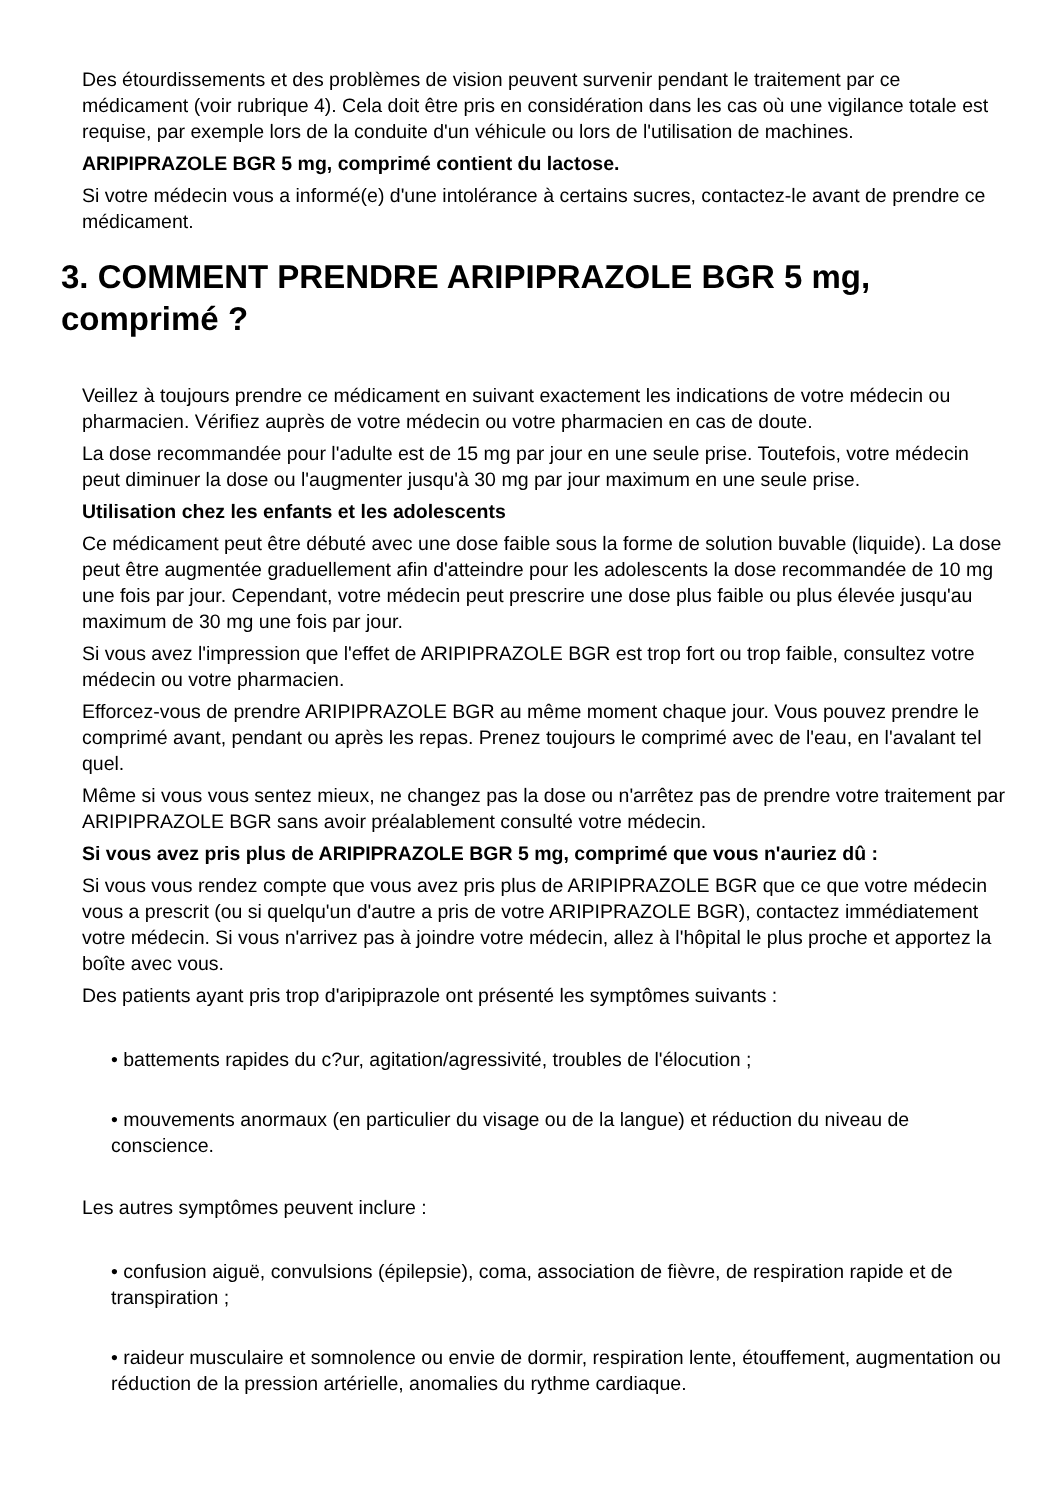Des étourdissements et des problèmes de vision peuvent survenir pendant le traitement par ce médicament (voir rubrique 4). Cela doit être pris en considération dans les cas où une vigilance totale est requise, par exemple lors de la conduite d'un véhicule ou lors de l'utilisation de machines.
ARIPIPRAZOLE BGR 5 mg, comprimé contient du lactose.
Si votre médecin vous a informé(e) d'une intolérance à certains sucres, contactez-le avant de prendre ce médicament.
3. COMMENT PRENDRE ARIPIPRAZOLE BGR 5 mg, comprimé ?
Veillez à toujours prendre ce médicament en suivant exactement les indications de votre médecin ou pharmacien. Vérifiez auprès de votre médecin ou votre pharmacien en cas de doute.
La dose recommandée pour l'adulte est de 15 mg par jour en une seule prise. Toutefois, votre médecin peut diminuer la dose ou l'augmenter jusqu'à 30 mg par jour maximum en une seule prise.
Utilisation chez les enfants et les adolescents
Ce médicament peut être débuté avec une dose faible sous la forme de solution buvable (liquide). La dose peut être augmentée graduellement afin d'atteindre pour les adolescents la dose recommandée de 10 mg une fois par jour. Cependant, votre médecin peut prescrire une dose plus faible ou plus élevée jusqu'au maximum de 30 mg une fois par jour.
Si vous avez l'impression que l'effet de ARIPIPRAZOLE BGR est trop fort ou trop faible, consultez votre médecin ou votre pharmacien.
Efforcez-vous de prendre ARIPIPRAZOLE BGR au même moment chaque jour. Vous pouvez prendre le comprimé avant, pendant ou après les repas. Prenez toujours le comprimé avec de l'eau, en l'avalant tel quel.
Même si vous vous sentez mieux, ne changez pas la dose ou n'arrêtez pas de prendre votre traitement par ARIPIPRAZOLE BGR sans avoir préalablement consulté votre médecin.
Si vous avez pris plus de ARIPIPRAZOLE BGR 5 mg, comprimé que vous n'auriez dû :
Si vous vous rendez compte que vous avez pris plus de ARIPIPRAZOLE BGR que ce que votre médecin vous a prescrit (ou si quelqu'un d'autre a pris de votre ARIPIPRAZOLE BGR), contactez immédiatement votre médecin. Si vous n'arrivez pas à joindre votre médecin, allez à l'hôpital le plus proche et apportez la boîte avec vous.
Des patients ayant pris trop d'aripiprazole ont présenté les symptômes suivants :
• battements rapides du c?ur, agitation/agressivité, troubles de l'élocution ;
• mouvements anormaux (en particulier du visage ou de la langue) et réduction du niveau de conscience.
Les autres symptômes peuvent inclure :
• confusion aiguë, convulsions (épilepsie), coma, association de fièvre, de respiration rapide et de transpiration ;
• raideur musculaire et somnolence ou envie de dormir, respiration lente, étouffement, augmentation ou réduction de la pression artérielle, anomalies du rythme cardiaque.